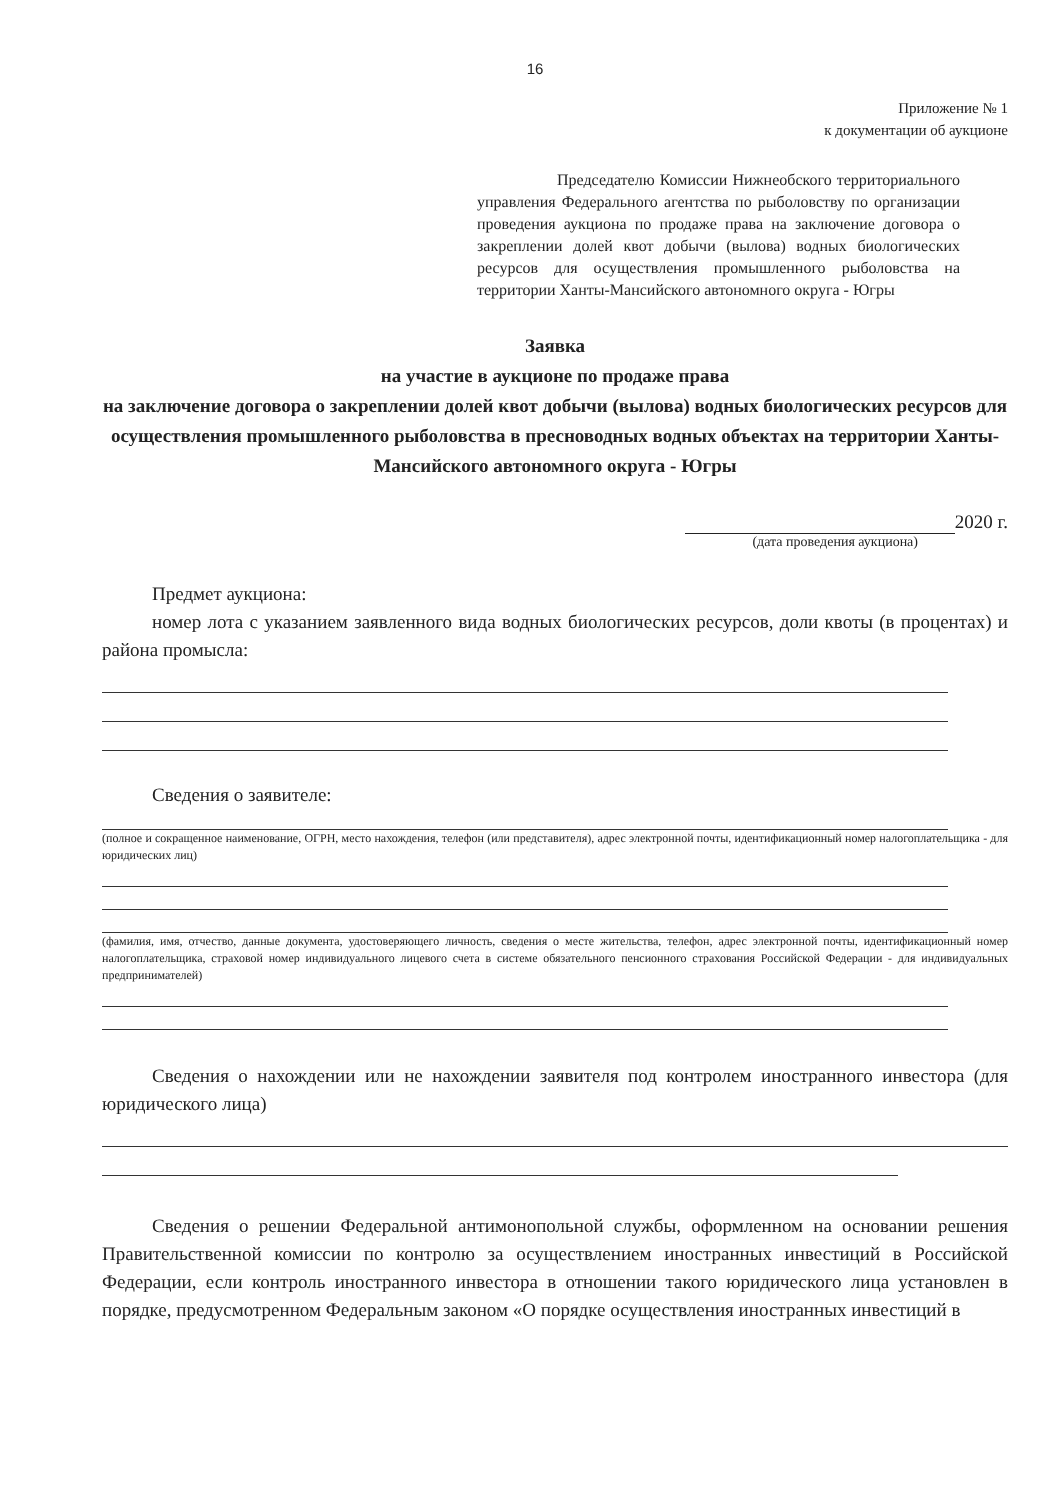16
Приложение № 1
к документации об аукционе
Председателю Комиссии Нижнеобского территориального управления Федерального агентства по рыболовству по организации проведения аукциона по продаже права на заключение договора о закреплении долей квот добычи (вылова) водных биологических ресурсов для осуществления промышленного рыболовства на территории Ханты-Мансийского автономного округа - Югры
Заявка
на участие в аукционе по продаже права
на заключение договора о закреплении долей квот добычи (вылова) водных биологических ресурсов для осуществления промышленного рыболовства в пресноводных водных объектах на территории Ханты-Мансийского автономного округа - Югры
2020 г.
(дата проведения аукциона)
Предмет аукциона:
номер лота с указанием заявленного вида водных биологических ресурсов, доли квоты (в процентах) и района промысла:
Сведения о заявителе:
(полное и сокращенное наименование, ОГРН, место нахождения, телефон (или представителя), адрес электронной почты, идентификационный номер налогоплательщика - для юридических лиц)
(фамилия, имя, отчество, данные документа, удостоверяющего личность, сведения о месте жительства, телефон, адрес электронной почты, идентификационный номер налогоплательщика, страховой номер индивидуального лицевого счета в системе обязательного пенсионного страхования Российской Федерации - для индивидуальных предпринимателей)
Сведения о нахождении или не нахождении заявителя под контролем иностранного инвестора (для юридического лица)
Сведения о решении Федеральной антимонопольной службы, оформленном на основании решения Правительственной комиссии по контролю за осуществлением иностранных инвестиций в Российской Федерации, если контроль иностранного инвестора в отношении такого юридического лица установлен в порядке, предусмотренном Федеральным законом «О порядке осуществления иностранных инвестиций в